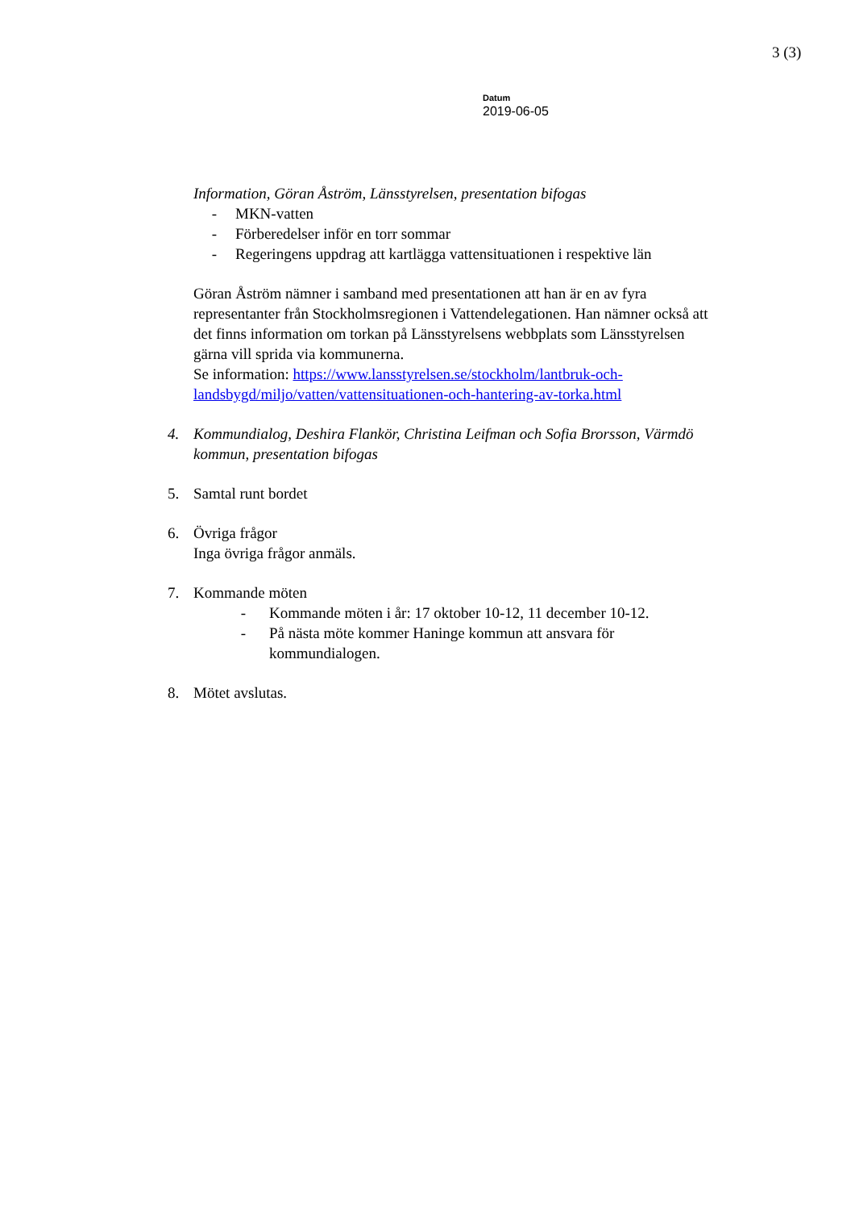3 (3)
Datum
2019-06-05
Information, Göran Åström, Länsstyrelsen, presentation bifogas
- MKN-vatten
- Förberedelser inför en torr sommar
- Regeringens uppdrag att kartlägga vattensituationen i respektive län
Göran Åström nämner i samband med presentationen att han är en av fyra representanter från Stockholmsregionen i Vattendelegationen. Han nämner också att det finns information om torkan på Länsstyrelsens webbplats som Länsstyrelsen gärna vill sprida via kommunerna.
Se information: https://www.lansstyrelsen.se/stockholm/lantbruk-och-landsbygd/miljo/vatten/vattensituationen-och-hantering-av-torka.html
4. Kommundialog, Deshira Flankör, Christina Leifman och Sofia Brorsson, Värmdö kommun, presentation bifogas
5. Samtal runt bordet
6. Övriga frågor
Inga övriga frågor anmäls.
7. Kommande möten
- Kommande möten i år: 17 oktober 10-12, 11 december 10-12.
- På nästa möte kommer Haninge kommun att ansvara för kommundialogen.
8. Mötet avslutas.